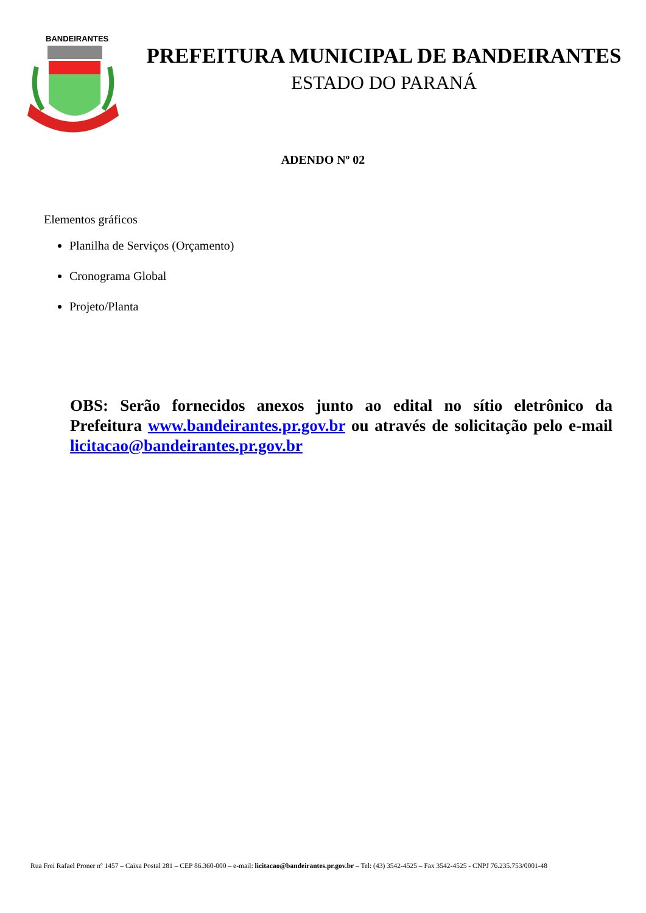BANDEIRANTES
PREFEITURA MUNICIPAL DE BANDEIRANTES
ESTADO DO PARANÁ
ADENDO Nº 02
Elementos gráficos
Planilha de Serviços (Orçamento)
Cronograma Global
Projeto/Planta
OBS: Serão fornecidos anexos junto ao edital no sítio eletrônico da Prefeitura www.bandeirantes.pr.gov.br ou através de solicitação pelo e-mail licitacao@bandeirantes.pr.gov.br
Rua Frei Rafael Proner nº 1457 – Caixa Postal 281 – CEP 86.360-000 – e-mail: licitacao@bandeirantes.pr.gov.br – Tel: (43) 3542-4525 – Fax 3542-4525 - CNPJ 76.235.753/0001-48